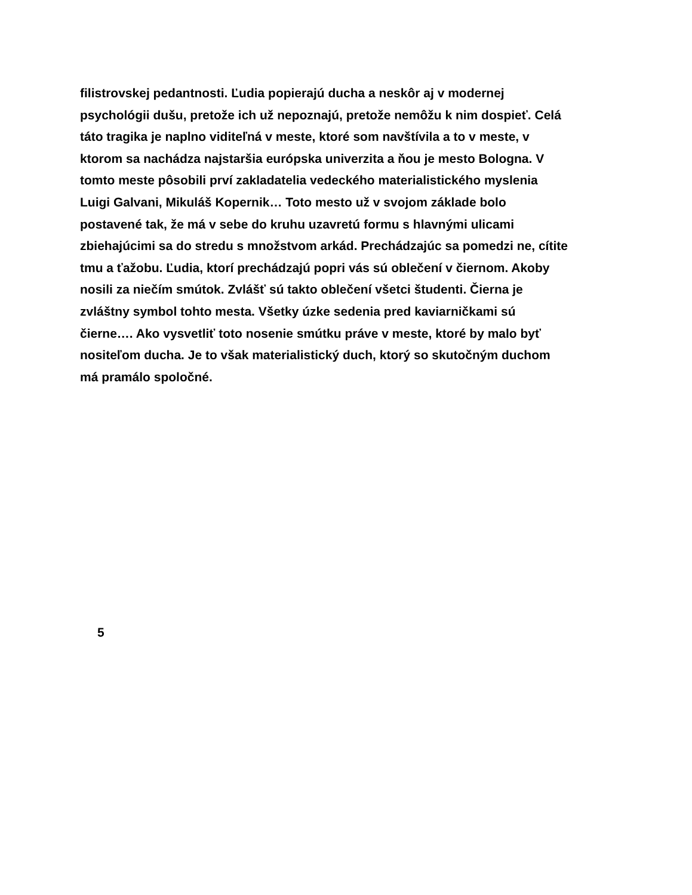filistrovskej pedantnosti. Ľudia popierajú ducha a neskôr aj v modernej
psychológii dušu, pretože ich už nepoznajú, pretože nemôžu k nim dospieť. Celá
táto tragika je naplno viditeľná v meste, ktoré som navštívila a to v meste, v
ktorom sa nachádza najstaršia európska univerzita a ňou je mesto Bologna. V
tomto meste pôsobili prví zakladatelia vedeckého materialistického myslenia
Luigi Galvani, Mikuláš Kopernik… Toto mesto už v svojom základe bolo
postavené tak, že má v sebe do kruhu uzavretú formu s hlavnými ulicami
zbiehajúcimi sa do stredu s množstvom arkád. Prechádzajúc sa pomedzi ne, cítite
tmu a ťažobu. Ľudia, ktorí prechádzajú popri vás sú oblečení v čiernom. Akoby
nosili za niečím smútok. Zvlášť sú takto oblečení všetci študenti. Čierna je
zvláštny symbol tohto mesta. Všetky úzke sedenia pred kaviarničkami sú
čierne…. Ako vysvetliť toto nosenie smútku práve v meste, ktoré by malo byť
nositeľom ducha. Je to však materialistický duch, ktorý so skutočným duchom
má pramálo spoločné.
5